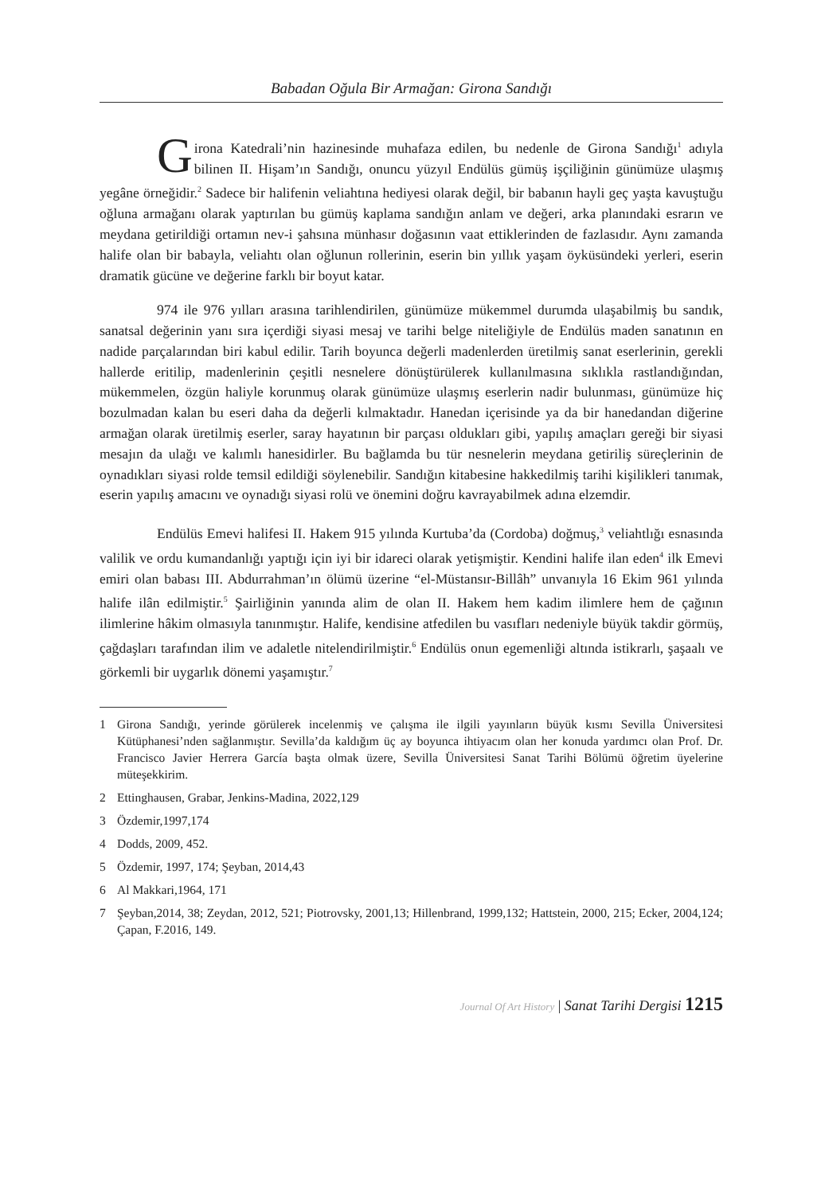Babadan Oğula Bir Armağan: Girona Sandığı
Girona Katedrali’nin hazinesinde muhafaza edilen, bu nedenle de Girona Sandığı<sup>1</sup> adıyla bilinen II. Hişam’ın Sandığı, onuncu yüzyıl Endülüs gümüş işçiliğinin günümüze ulaşmış yegâne örneğidir.<sup>2</sup> Sadece bir halifenin veliahtına hediyesi olarak değil, bir babanın hayli geç yaşta kavuştuğu oğluna armağanı olarak yaptırılan bu gümüş kaplama sandığın anlam ve değeri, arka planındaki esrarın ve meydana getirildiği ortamın nev-i şahsına münhasır doğasının vaat ettiklerinden de fazlasıdır. Aynı zamanda halife olan bir babayla, veliahtı olan oğlunun rollerinin, eserin bin yıllık yaşam öyküsündeki yerleri, eserin dramatik gücüne ve değerine farklı bir boyut katar.
974 ile 976 yılları arasına tarihlendirilen, günümüze mükemmel durumda ulaşabilmiş bu sandık, sanatsal değerinin yanı sıra içerdiği siyasi mesaj ve tarihi belge niteliğiyle de Endülüs maden sanatının en nadide parçalarından biri kabul edilir. Tarih boyunca değerli madenlerden üretilmiş sanat eserlerinin, gerekli hallerde eritilip, madenlerinin çeşitli nesnelere dönüştürülerek kullanılmasına sıklıkla rastlandığından, mükemmelen, özgün haliyle korunmuş olarak günümüze ulaşmış eserlerin nadir bulunması, günümüze hiç bozulmadan kalan bu eseri daha da değerli kılmaktadır. Hanedan içerisinde ya da bir hanedandan diğerine armağan olarak üretilmiş eserler, saray hayatının bir parçası oldukları gibi, yapılış amaçları gereği bir siyasi mesajın da ulağı ve kalımlı hanesidirler. Bu bağlamda bu tür nesnelerin meydana getiriliş süreçlerinin de oynadıkları siyasi rolde temsil edildiği söylenebilir. Sandığın kitabesine hakkedilmiş tarihi kişilikleri tanımak, eserin yapılış amacını ve oynadığı siyasi rolü ve önemini doğru kavrayabilmek adına elzemdir.
Endülüs Emevi halifesi II. Hakem 915 yılında Kurtuba’da (Cordoba) doğmuş,<sup>3</sup> veliahtlığı esnasında valilik ve ordu kumandanlığı yaptığı için iyi bir idareci olarak yetişmiştir. Kendini halife ilan eden<sup>4</sup> ilk Emevi emiri olan babası III. Abdurrahman’ın ölümü üzerine “el-Müstansır-Billâh” unvanıyla 16 Ekim 961 yılında halife ilân edilmiştir.<sup>5</sup> Şairliğinin yanında alim de olan II. Hakem hem kadim ilimlere hem de çağının ilimlerine hâkim olmasıyla tanınmıştır. Halife, kendisine atfedilen bu vasıfları nedeniyle büyük takdir görmüş, çağdaşları tarafından ilim ve adaletle nitelendirilmiştir.<sup>6</sup> Endülüs onun egemenliği altında istikrarlı, şaşaalı ve görkemli bir uygarlık dönemi yaşamıştır.<sup>7</sup>
1 Girona Sandığı, yerinde görülerek incelenmiş ve çalışma ile ilgili yayınların büyük kısmı Sevilla Üniversitesi Kütüphanesi’nden sağlanmıştır. Sevilla’da kaldığım üç ay boyunca ihtiyacım olan her konuda yardımcı olan Prof. Dr. Francisco Javier Herrera García başta olmak üzere, Sevilla Üniversitesi Sanat Tarihi Bölümü öğretim üyelerine müteşekkirim.
2 Ettinghausen, Grabar, Jenkins-Madina, 2022,129
3 Özdemir,1997,174
4 Dodds, 2009, 452.
5 Özdemir, 1997, 174; Şeyban, 2014,43
6 Al Makkari,1964, 171
7 Şeyban,2014, 38; Zeydan, 2012, 521; Piotrovsky, 2001,13; Hillenbrand, 1999,132; Hattstein, 2000, 215; Ecker, 2004,124; Çapan, F.2016, 149.
Journal Of Art History | Sanat Tarihi Dergisi 1215